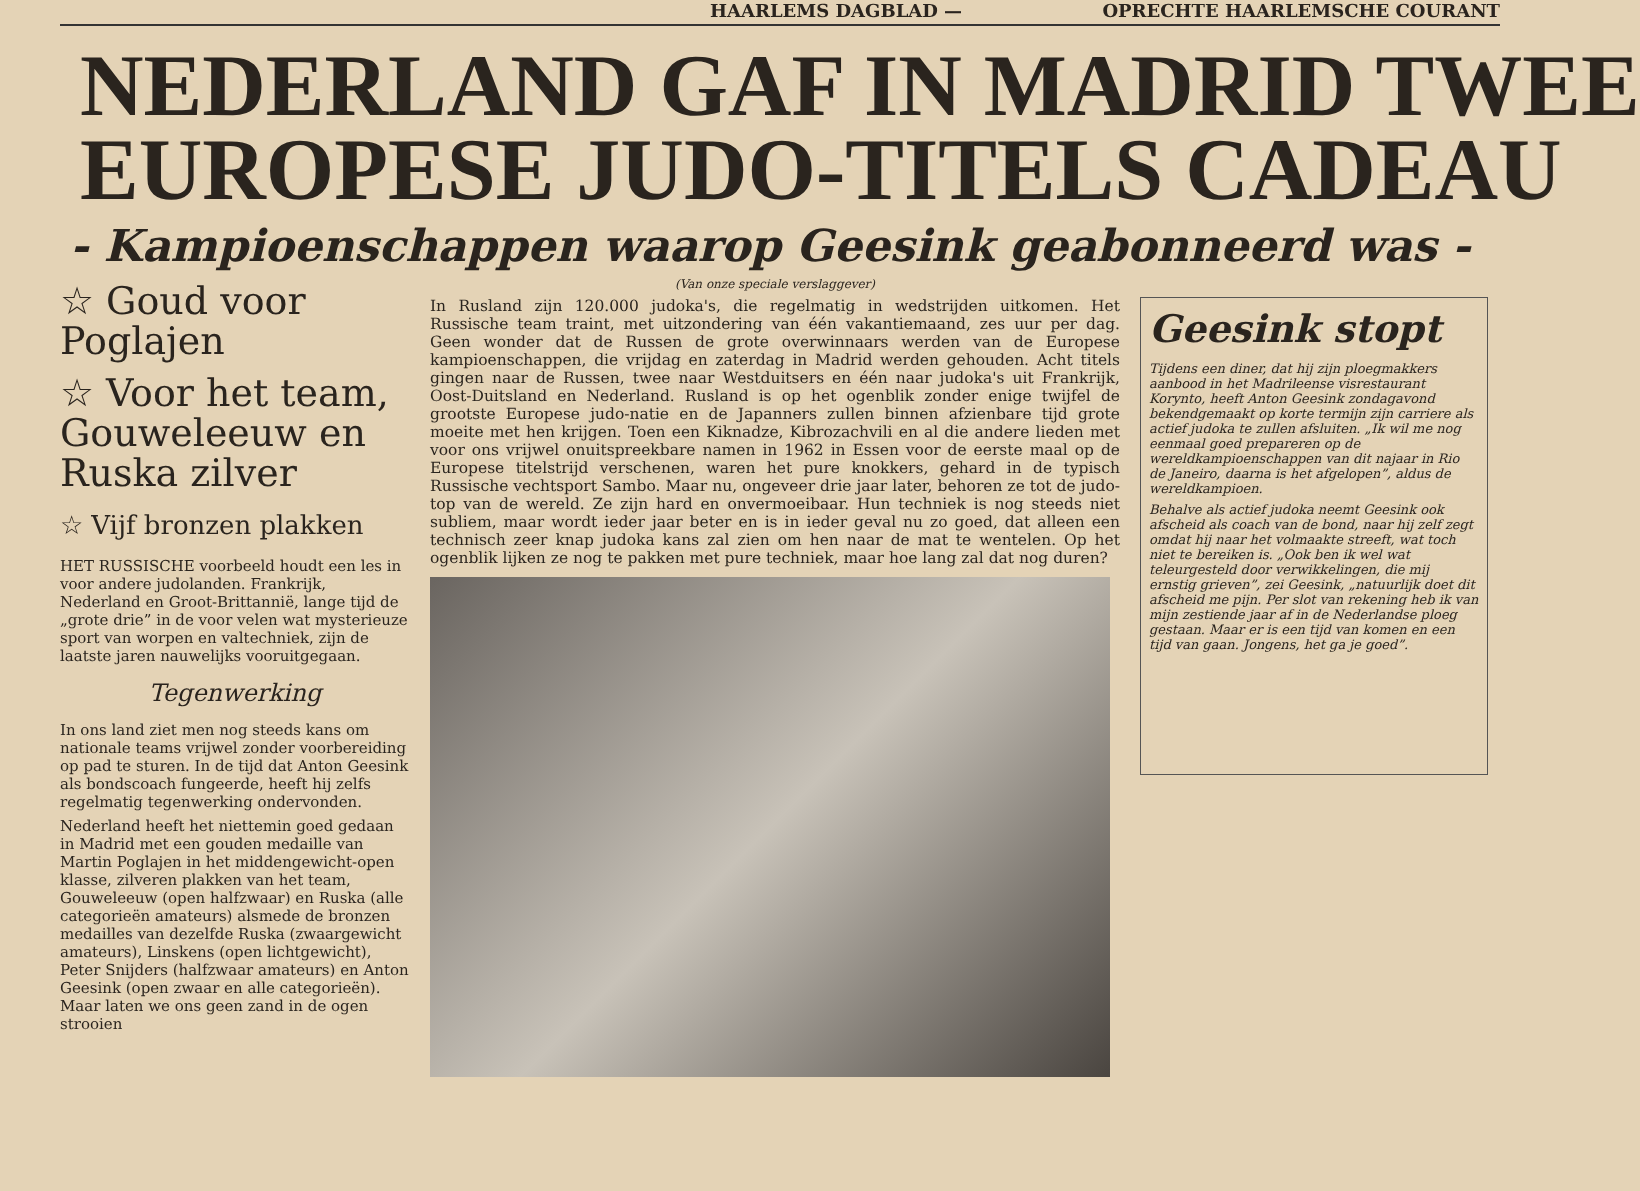HAARLEMS DAGBLAD — OPRECHTE HAARLEMSCHE COURANT
NEDERLAND GAF IN MADRID TWEE
EUROPESE JUDO-TITELS CADEAU
- Kampioenschappen waarop Geesink geabonneerd was -
☆ Goud voor Poglajen
☆ Voor het team, Gouweleeuw en Ruska zilver
☆ Vijf bronzen plakken
HET RUSSISCHE voorbeeld houdt een les in voor andere judolanden. Frankrijk, Nederland en Groot-Brittannië, lange tijd de „grote drie” in de voor velen wat mysterieuze sport van worpen en valtechniek, zijn de laatste jaren nauwelijks vooruitgegaan.
Tegenwerking
In ons land ziet men nog steeds kans om nationale teams vrijwel zonder voorbereiding op pad te sturen. In de tijd dat Anton Geesink als bondscoach fungeerde, heeft hij zelfs regelmatig tegenwerking ondervonden.
Nederland heeft het niettemin goed gedaan in Madrid met een gouden medaille van Martin Poglajen in het middengewicht-open klasse, zilveren plakken van het team, Gouweleeuw (open halfzwaar) en Ruska (alle categorieën amateurs) alsmede de bronzen medailles van dezelfde Ruska (zwaargewicht amateurs), Linskens (open lichtgewicht), Peter Snijders (halfzwaar amateurs) en Anton Geesink (open zwaar en alle categorieën). Maar laten we ons geen zand in de ogen strooien
(Van onze speciale verslaggever)
In Rusland zijn 120.000 judoka's, die regelmatig in wedstrijden uitkomen. Het Russische team traint, met uitzondering van één vakantiemaand, zes uur per dag. Geen wonder dat de Russen de grote overwinnaars werden van de Europese kampioenschappen, die vrijdag en zaterdag in Madrid werden gehouden. Acht titels gingen naar de Russen, twee naar Westduitsers en één naar judoka's uit Frankrijk, Oost-Duitsland en Nederland. Rusland is op het ogenblik zonder enige twijfel de grootste Europese judo-natie en de Japanners zullen binnen afzienbare tijd grote moeite met hen krijgen. Toen een Kiknadze, Kibrozachvili en al die andere lieden met voor ons vrijwel onuitspreekbare namen in 1962 in Essen voor de eerste maal op de Europese titelstrijd verschenen, waren het pure knokkers, gehard in de typisch Russische vechtsport Sambo. Maar nu, ongeveer drie jaar later, behoren ze tot de judo-top van de wereld. Ze zijn hard en onvermoeibaar. Hun techniek is nog steeds niet subliem, maar wordt ieder jaar beter en is in ieder geval nu zo goed, dat alleen een technisch zeer knap judoka kans zal zien om hen naar de mat te wentelen. Op het ogenblik lijken ze nog te pakken met pure techniek, maar hoe lang zal dat nog duren?
Geesink stopt
Tijdens een diner, dat hij zijn ploegmakkers aanbood in het Madrileense visrestaurant Korynto, heeft Anton Geesink zondagavond bekendgemaakt op korte termijn zijn carriere als actief judoka te zullen afsluiten. „Ik wil me nog eenmaal goed prepareren op de wereldkampioenschappen van dit najaar in Rio de Janeiro, daarna is het afgelopen”, aldus de wereldkampioen.
Behalve als actief judoka neemt Geesink ook afscheid als coach van de bond, naar hij zelf zegt omdat hij naar het volmaakte streeft, wat toch niet te bereiken is. „Ook ben ik wel wat teleurgesteld door verwikkelingen, die mij ernstig grieven”, zei Geesink, „natuurlijk doet dit afscheid me pijn. Per slot van rekening heb ik van mijn zestiende jaar af in de Nederlandse ploeg gestaan. Maar er is een tijd van komen en een tijd van gaan. Jongens, het ga je goed”.